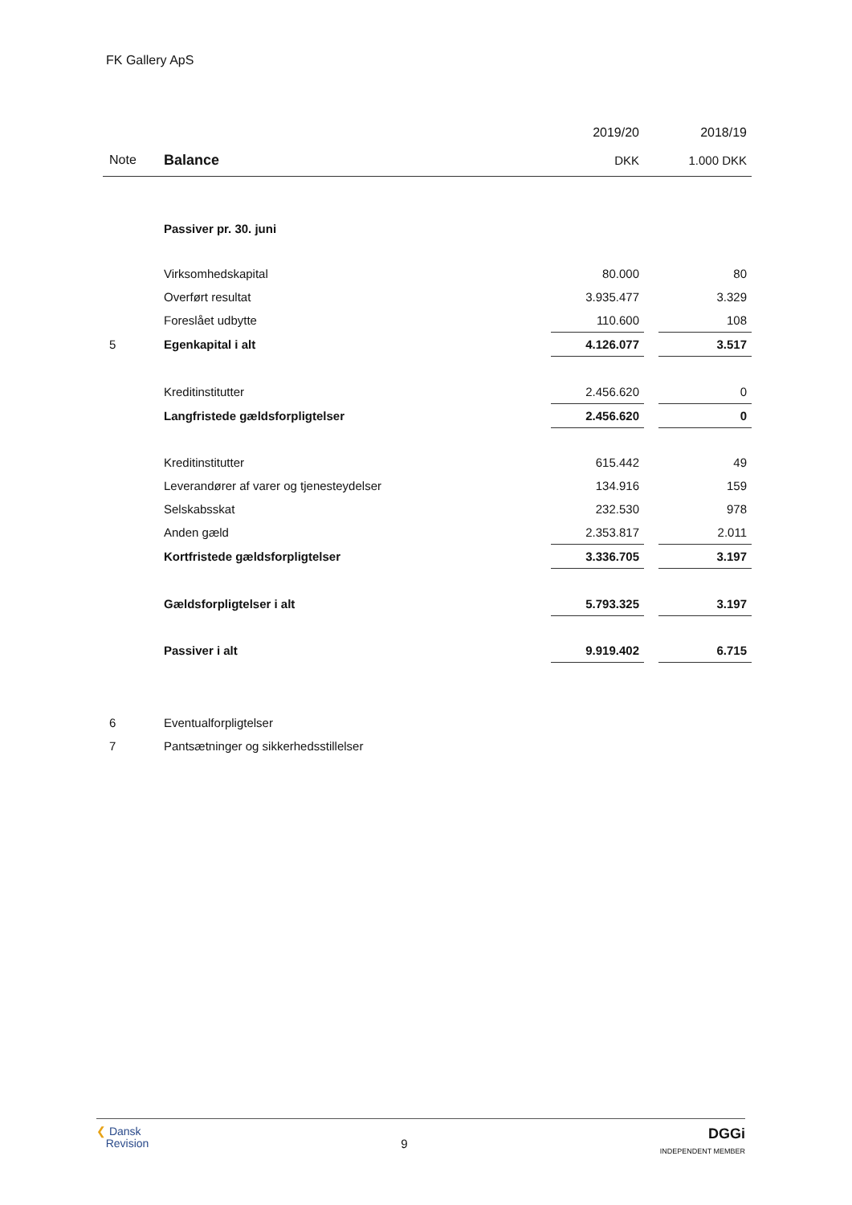FK Gallery ApS
| | | 2019/20 | | 2018/19 |
| --- | --- | --- | --- | --- |
| Note | Balance | DKK | | 1.000 DKK |
| | Passiver pr. 30. juni | | | |
| | Virksomhedskapital | 80.000 | | 80 |
| | Overført resultat | 3.935.477 | | 3.329 |
| | Foreslået udbytte | 110.600 | | 108 |
| 5 | Egenkapital i alt | 4.126.077 | | 3.517 |
| | Kreditinstitutter | 2.456.620 | | 0 |
| | Langfristede gældsforpligtelser | 2.456.620 | | 0 |
| | Kreditinstitutter | 615.442 | | 49 |
| | Leverandører af varer og tjenesteydelser | 134.916 | | 159 |
| | Selskabsskat | 232.530 | | 978 |
| | Anden gæld | 2.353.817 | | 2.011 |
| | Kortfristede gældsforpligtelser | 3.336.705 | | 3.197 |
| | Gældsforpligtelser i alt | 5.793.325 | | 3.197 |
| | Passiver i alt | 9.919.402 | | 6.715 |
| 6 | Eventualforpligtelser | | | |
| 7 | Pantsætninger og sikkerhedsstillelser | | | |
❮ Dansk
Revision
9
DGGi
INDEPENDENT MEMBER